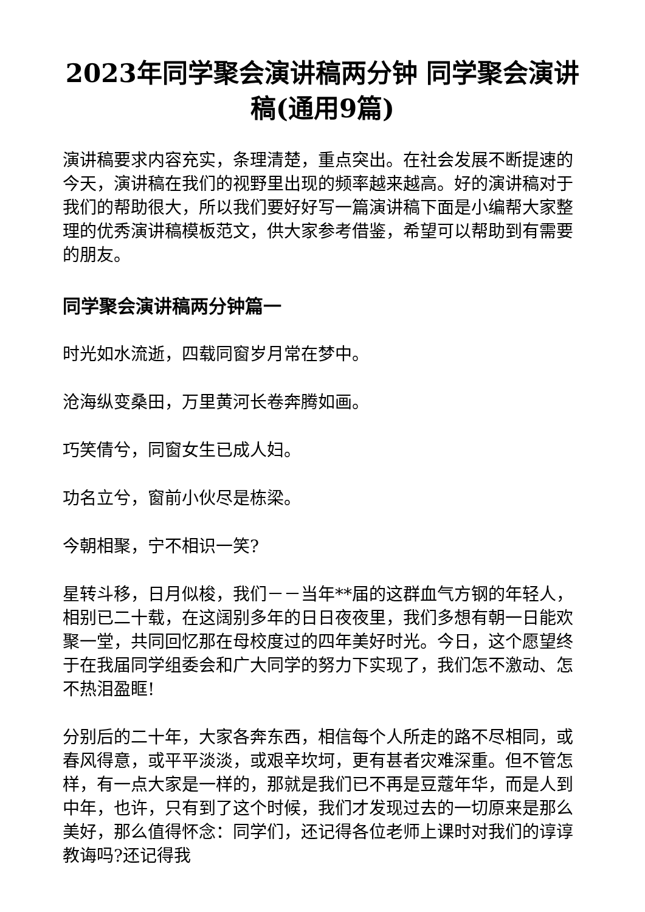2023年同学聚会演讲稿两分钟 同学聚会演讲稿(通用9篇)
演讲稿要求内容充实，条理清楚，重点突出。在社会发展不断提速的今天，演讲稿在我们的视野里出现的频率越来越高。好的演讲稿对于我们的帮助很大，所以我们要好好写一篇演讲稿下面是小编帮大家整理的优秀演讲稿模板范文，供大家参考借鉴，希望可以帮助到有需要的朋友。
同学聚会演讲稿两分钟篇一
时光如水流逝，四载同窗岁月常在梦中。
沧海纵变桑田，万里黄河长卷奔腾如画。
巧笑倩兮，同窗女生已成人妇。
功名立兮，窗前小伙尽是栋梁。
今朝相聚，宁不相识一笑?
星转斗移，日月似梭，我们－－当年**届的这群血气方钢的年轻人，相别已二十载，在这阔别多年的日日夜夜里，我们多想有朝一日能欢聚一堂，共同回忆那在母校度过的四年美好时光。今日，这个愿望终于在我届同学组委会和广大同学的努力下实现了，我们怎不激动、怎不热泪盈眶!
分别后的二十年，大家各奔东西，相信每个人所走的路不尽相同，或春风得意，或平平淡淡，或艰辛坎坷，更有甚者灾难深重。但不管怎样，有一点大家是一样的，那就是我们已不再是豆蔻年华，而是人到中年，也许，只有到了这个时候，我们才发现过去的一切原来是那么美好，那么值得怀念：同学们，还记得各位老师上课时对我们的谆谆教诲吗?还记得我